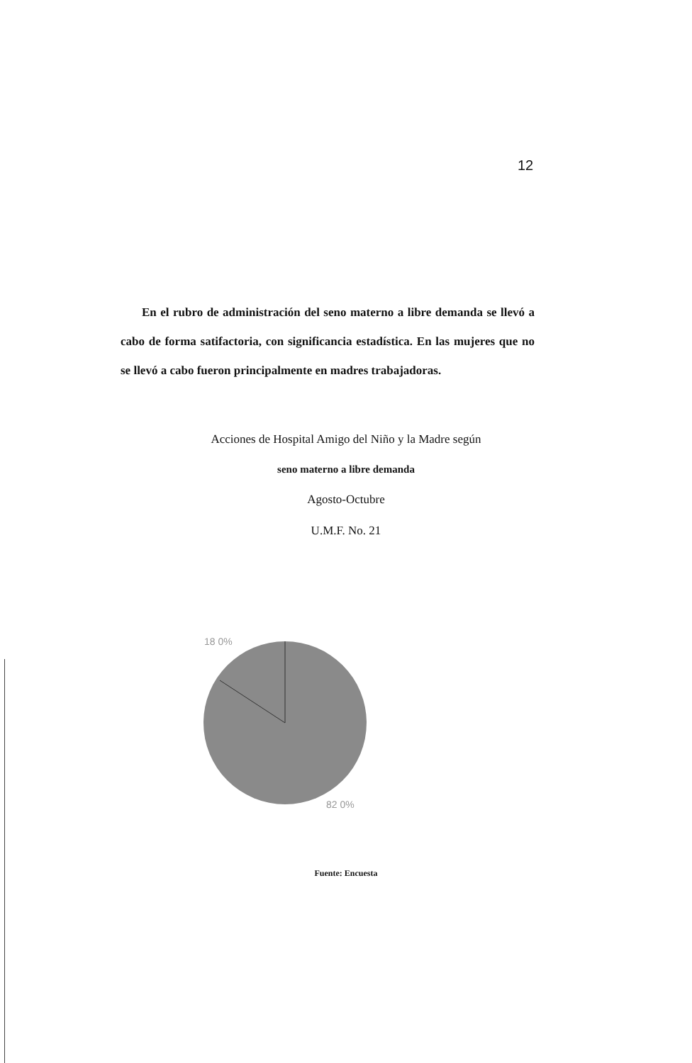12
En el rubro de administración del seno materno a libre demanda se llevó a cabo de forma satifactoria, con significancia estadística. En las mujeres que no se llevó a cabo fueron principalmente en madres trabajadoras.
Acciones de Hospital Amigo del Niño y la Madre según
seno materno a libre demanda
Agosto-Octubre
U.M.F. No. 21
18 0%
82 0%
Fuente: Encuesta